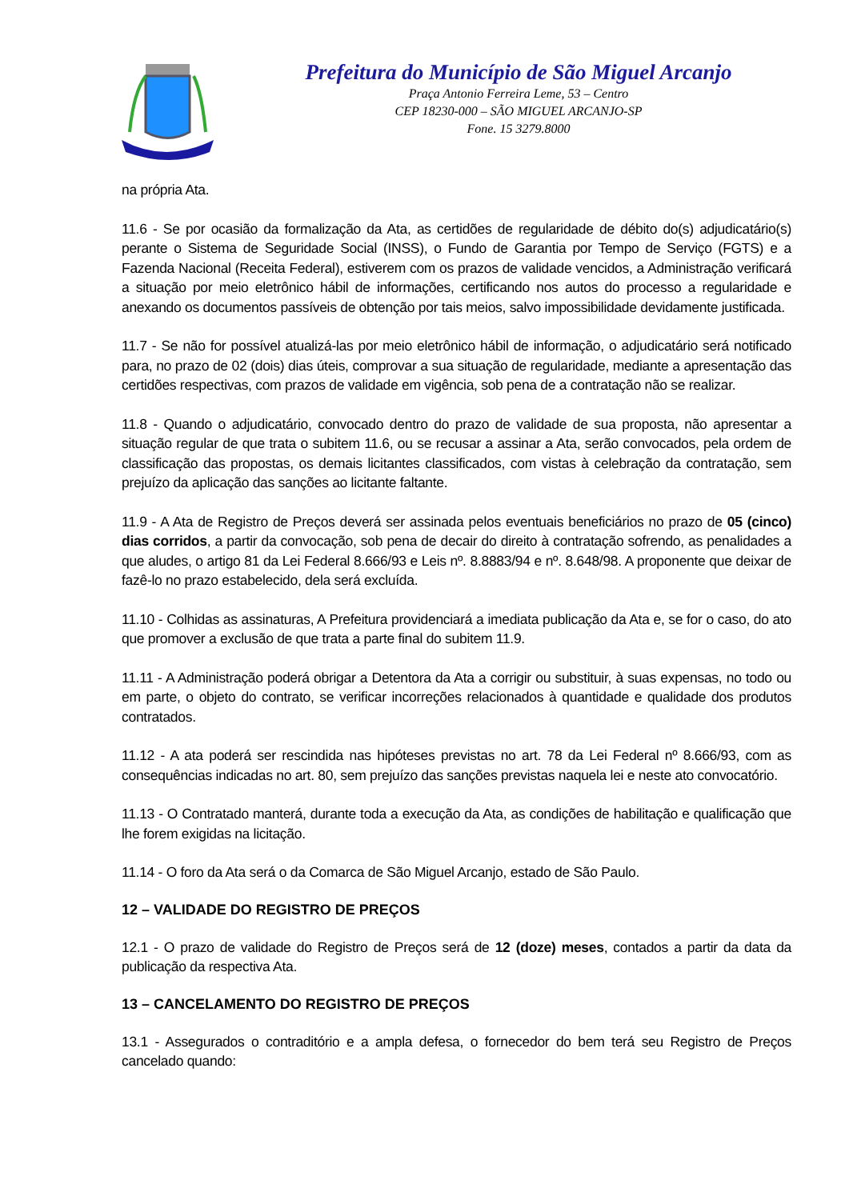Prefeitura do Município de São Miguel Arcanjo
Praça Antonio Ferreira Leme, 53 – Centro
CEP 18230-000 – SÃO MIGUEL ARCANJO-SP
Fone. 15 3279.8000
na própria Ata.
11.6 - Se por ocasião da formalização da Ata, as certidões de regularidade de débito do(s) adjudicatário(s) perante o Sistema de Seguridade Social (INSS), o Fundo de Garantia por Tempo de Serviço (FGTS) e a Fazenda Nacional (Receita Federal), estiverem com os prazos de validade vencidos, a Administração verificará a situação por meio eletrônico hábil de informações, certificando nos autos do processo a regularidade e anexando os documentos passíveis de obtenção por tais meios, salvo impossibilidade devidamente justificada.
11.7 - Se não for possível atualizá-las por meio eletrônico hábil de informação, o adjudicatário será notificado para, no prazo de 02 (dois) dias úteis, comprovar a sua situação de regularidade, mediante a apresentação das certidões respectivas, com prazos de validade em vigência, sob pena de a contratação não se realizar.
11.8 - Quando o adjudicatário, convocado dentro do prazo de validade de sua proposta, não apresentar a situação regular de que trata o subitem 11.6, ou se recusar a assinar a Ata, serão convocados, pela ordem de classificação das propostas, os demais licitantes classificados, com vistas à celebração da contratação, sem prejuízo da aplicação das sanções ao licitante faltante.
11.9 - A Ata de Registro de Preços deverá ser assinada pelos eventuais beneficiários no prazo de 05 (cinco) dias corridos, a partir da convocação, sob pena de decair do direito à contratação sofrendo, as penalidades a que aludes, o artigo 81 da Lei Federal 8.666/93 e Leis nº. 8.8883/94 e nº. 8.648/98. A proponente que deixar de fazê-lo no prazo estabelecido, dela será excluída.
11.10 - Colhidas as assinaturas, A Prefeitura providenciará a imediata publicação da Ata e, se for o caso, do ato que promover a exclusão de que trata a parte final do subitem 11.9.
11.11 - A Administração poderá obrigar a Detentora da Ata a corrigir ou substituir, à suas expensas, no todo ou em parte, o objeto do contrato, se verificar incorreções relacionados à quantidade e qualidade dos produtos contratados.
11.12 - A ata poderá ser rescindida nas hipóteses previstas no art. 78 da Lei Federal nº 8.666/93, com as consequências indicadas no art. 80, sem prejuízo das sanções previstas naquela lei e neste ato convocatório.
11.13 - O Contratado manterá, durante toda a execução da Ata, as condições de habilitação e qualificação que lhe forem exigidas na licitação.
11.14 - O foro da Ata será o da Comarca de São Miguel Arcanjo, estado de São Paulo.
12 – VALIDADE DO REGISTRO DE PREÇOS
12.1 - O prazo de validade do Registro de Preços será de 12 (doze) meses, contados a partir da data da publicação da respectiva Ata.
13 – CANCELAMENTO DO REGISTRO DE PREÇOS
13.1 - Assegurados o contraditório e a ampla defesa, o fornecedor do bem terá seu Registro de Preços cancelado quando: